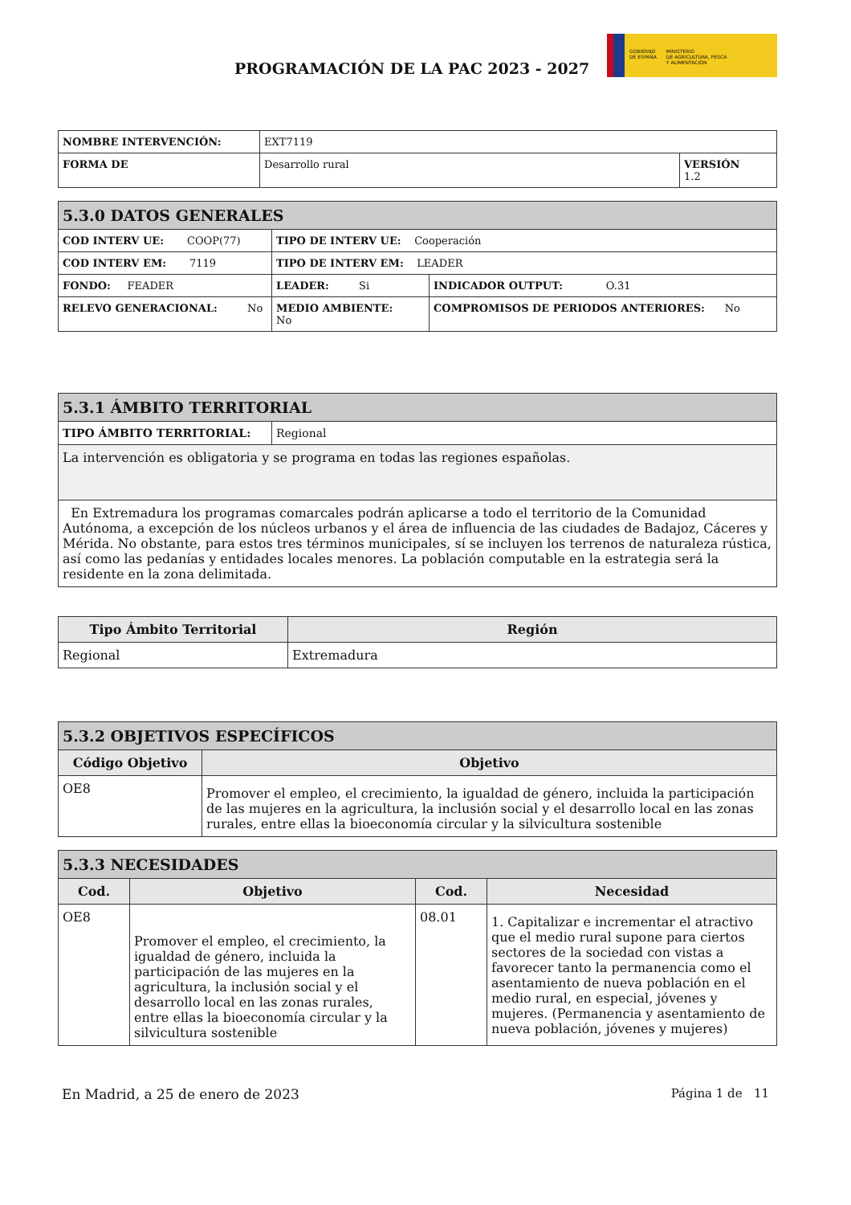PROGRAMACIÓN DE LA PAC 2023 - 2027
GOBIERNO
DE ESPAÑA
MINISTERIO
DE AGRICULTURA, PESCA
Y ALIMENTACIÓN
| NOMBRE INTERVENCIÓN: | EXT7119 | |
| FORMA DE | Desarrollo rural | VERSIÓN 1.2 |
| 5.3.0 DATOS GENERALES | | |
| --- | --- | --- |
| COD INTERV UE: COOP(77) | TIPO DE INTERV UE: Cooperación | |
| COD INTERV EM: 7119 | TIPO DE INTERV EM: LEADER | |
| FONDO: FEADER | LEADER: Si | INDICADOR OUTPUT: O.31 |
| RELEVO GENERACIONAL: No | MEDIO AMBIENTE: No | COMPROMISOS DE PERIODOS ANTERIORES: No |
| 5.3.1 ÁMBITO TERRITORIAL | |
| --- | --- |
| TIPO ÁMBITO TERRITORIAL: | Regional |
| La intervención es obligatoria y se programa en todas las regiones españolas. | |
| En Extremadura los programas comarcales podrán aplicarse a todo el territorio de la Comunidad Autónoma, a excepción de los núcleos urbanos y el área de influencia de las ciudades de Badajoz, Cáceres y Mérida. No obstante, para estos tres términos municipales, sí se incluyen los terrenos de naturaleza rústica, así como las pedanías y entidades locales menores. La población computable en la estrategia será la residente en la zona delimitada. | |
| Tipo Ámbito Territorial | Región |
| --- | --- |
| Regional | Extremadura |
| 5.3.2 OBJETIVOS ESPECÍFICOS | |
| --- | --- |
| Código Objetivo | Objetivo |
| OE8 | Promover el empleo, el crecimiento, la igualdad de género, incluida la participación de las mujeres en la agricultura, la inclusión social y el desarrollo local en las zonas rurales, entre ellas la bioeconomía circular y la silvicultura sostenible |
| 5.3.3 NECESIDADES | | | |
| --- | --- | --- | --- |
| Cod. | Objetivo | Cod. | Necesidad |
| OE8 | Promover el empleo, el crecimiento, la igualdad de género, incluida la participación de las mujeres en la agricultura, la inclusión social y el desarrollo local en las zonas rurales, entre ellas la bioeconomía circular y la silvicultura sostenible | 08.01 | 1. Capitalizar e incrementar el atractivo que el medio rural supone para ciertos sectores de la sociedad con vistas a favorecer tanto la permanencia como el asentamiento de nueva población en el medio rural, en especial, jóvenes y mujeres. (Permanencia y asentamiento de nueva población, jóvenes y mujeres) |
En Madrid, a 25 de enero de 2023 Página 1 de 11